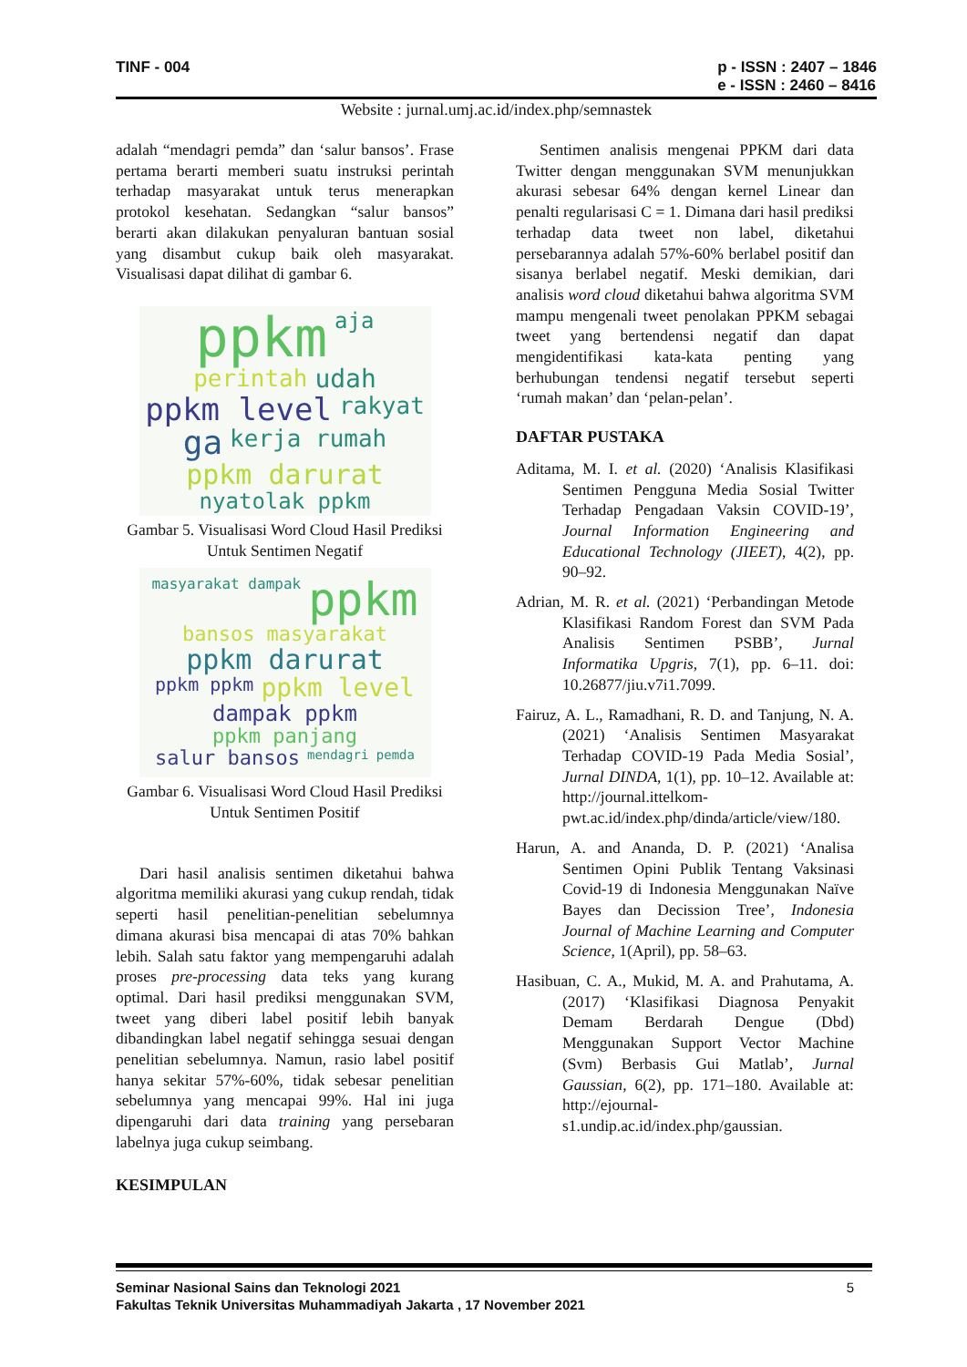TINF - 004 p - ISSN : 2407 – 1846
e - ISSN : 2460 – 8416
Website : jurnal.umj.ac.id/index.php/semnastek
adalah “mendagri pemda” dan ‘salur bansos’. Frase pertama berarti memberi suatu instruksi perintah terhadap masyarakat untuk terus menerapkan protokol kesehatan. Sedangkan “salur bansos” berarti akan dilakukan penyaluran bantuan sosial yang disambut cukup baik oleh masyarakat. Visualisasi dapat dilihat di gambar 6.
ppkm aja perintah udah ppkm level rakyat ga kerja rumah ppkm darurat nyatolak ppkm
Gambar 5. Visualisasi Word Cloud Hasil Prediksi Untuk Sentimen Negatif
masyarakat dampak ppkm bansos masyarakat ppkm darurat ppkm ppkm ppkm level dampak ppkm ppkm panjang salur bansos mendagri pemda
Gambar 6. Visualisasi Word Cloud Hasil Prediksi Untuk Sentimen Positif
Dari hasil analisis sentimen diketahui bahwa algoritma memiliki akurasi yang cukup rendah, tidak seperti hasil penelitian-penelitian sebelumnya dimana akurasi bisa mencapai di atas 70% bahkan lebih. Salah satu faktor yang mempengaruhi adalah proses pre-processing data teks yang kurang optimal. Dari hasil prediksi menggunakan SVM, tweet yang diberi label positif lebih banyak dibandingkan label negatif sehingga sesuai dengan penelitian sebelumnya. Namun, rasio label positif hanya sekitar 57%-60%, tidak sebesar penelitian sebelumnya yang mencapai 99%. Hal ini juga dipengaruhi dari data training yang persebaran labelnya juga cukup seimbang.
KESIMPULAN
Sentimen analisis mengenai PPKM dari data Twitter dengan menggunakan SVM menunjukkan akurasi sebesar 64% dengan kernel Linear dan penalti regularisasi C = 1. Dimana dari hasil prediksi terhadap data tweet non label, diketahui persebarannya adalah 57%-60% berlabel positif dan sisanya berlabel negatif. Meski demikian, dari analisis word cloud diketahui bahwa algoritma SVM mampu mengenali tweet penolakan PPKM sebagai tweet yang bertendensi negatif dan dapat mengidentifikasi kata-kata penting yang berhubungan tendensi negatif tersebut seperti ‘rumah makan’ dan ‘pelan-pelan’.
DAFTAR PUSTAKA
Aditama, M. I. et al. (2020) ‘Analisis Klasifikasi Sentimen Pengguna Media Sosial Twitter Terhadap Pengadaan Vaksin COVID-19’, Journal Information Engineering and Educational Technology (JIEET), 4(2), pp. 90–92.
Adrian, M. R. et al. (2021) ‘Perbandingan Metode Klasifikasi Random Forest dan SVM Pada Analisis Sentimen PSBB’, Jurnal Informatika Upgris, 7(1), pp. 6–11. doi: 10.26877/jiu.v7i1.7099.
Fairuz, A. L., Ramadhani, R. D. and Tanjung, N. A. (2021) ‘Analisis Sentimen Masyarakat Terhadap COVID-19 Pada Media Sosial’, Jurnal DINDA, 1(1), pp. 10–12. Available at: http://journal.ittelkom-pwt.ac.id/index.php/dinda/article/view/180.
Harun, A. and Ananda, D. P. (2021) ‘Analisa Sentimen Opini Publik Tentang Vaksinasi Covid-19 di Indonesia Menggunakan Naïve Bayes dan Decission Tree’, Indonesia Journal of Machine Learning and Computer Science, 1(April), pp. 58–63.
Hasibuan, C. A., Mukid, M. A. and Prahutama, A. (2017) ‘Klasifikasi Diagnosa Penyakit Demam Berdarah Dengue (Dbd) Menggunakan Support Vector Machine (Svm) Berbasis Gui Matlab’, Jurnal Gaussian, 6(2), pp. 171–180. Available at: http://ejournal-s1.undip.ac.id/index.php/gaussian.
Seminar Nasional Sains dan Teknologi 2021 5
Fakultas Teknik Universitas Muhammadiyah Jakarta , 17 November 2021